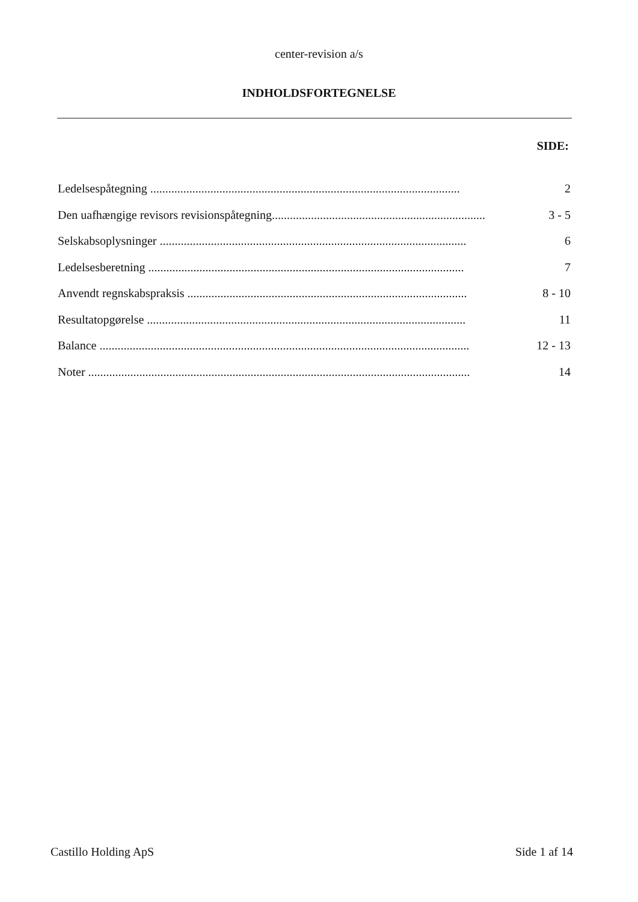center-revision a/s
INDHOLDSFORTEGNELSE
SIDE:
Ledelsespåtegning ....................................................................................................... 2
Den uafhængige revisors revisionspåtegning....................................................................... 3 - 5
Selskabsoplysninger ...................................................................................................... 6
Ledelsesberetning ......................................................................................................... 7
Anvendt regnskabspraksis ............................................................................................. 8 - 10
Resultatopgørelse .......................................................................................................... 11
Balance ........................................................................................................................... 12 - 13
Noter ............................................................................................................................... 14
Castillo Holding ApS Side 1 af 14